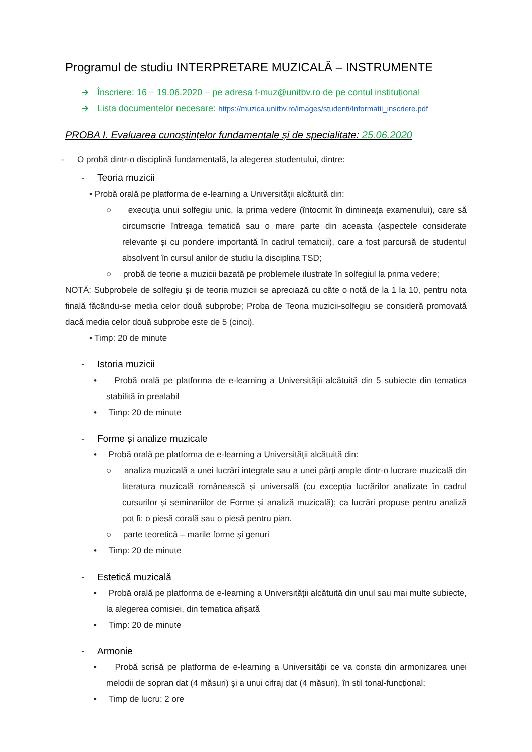Programul de studiu INTERPRETARE MUZICALĂ – INSTRUMENTE
➔ Înscriere: 16 – 19.06.2020 – pe adresa f-muz@unitbv.ro de pe contul instituțional
➔ Lista documentelor necesare: https://muzica.unitbv.ro/images/studenti/Informatii_inscriere.pdf
PROBA I. Evaluarea cunoștințelor fundamentale și de specialitate: 25.06.2020
- O probă dintr-o disciplină fundamentală, la alegerea studentului, dintre:
- Teoria muzicii
• Probă orală pe platforma de e-learning a Universității alcătuită din:
○ execuția unui solfegiu unic, la prima vedere (întocmit în dimineața examenului), care să circumscrie întreaga tematică sau o mare parte din aceasta (aspectele considerate relevante și cu pondere importantă în cadrul tematicii), care a fost parcursă de studentul absolvent în cursul anilor de studiu la disciplina TSD;
○ probă de teorie a muzicii bazată pe problemele ilustrate în solfegiul la prima vedere;
NOTĂ: Subprobele de solfegiu și de teoria muzicii se apreciază cu câte o notă de la 1 la 10, pentru nota finală făcându-se media celor două subprobe; Proba de Teoria muzicii-solfegiu se consideră promovată dacă media celor două subprobe este de 5 (cinci).
• Timp: 20 de minute
- Istoria muzicii
• Probă orală pe platforma de e-learning a Universității alcătuită din 5 subiecte din tematica stabilită în prealabil
• Timp: 20 de minute
- Forme și analize muzicale
• Probă orală pe platforma de e-learning a Universității alcătuită din:
○ analiza muzicală a unei lucrări integrale sau a unei părți ample dintr-o lucrare muzicală din literatura muzicală românească și universală (cu excepția lucrărilor analizate în cadrul cursurilor și seminariilor de Forme și analiză muzicală); ca lucrări propuse pentru analiză pot fi: o piesă corală sau o piesă pentru pian.
○ parte teoretică – marile forme şi genuri
• Timp: 20 de minute
- Estetică muzicală
• Probă orală pe platforma de e-learning a Universității alcătuită din unul sau mai multe subiecte, la alegerea comisiei, din tematica afișată
• Timp: 20 de minute
- Armonie
• Probă scrisă pe platforma de e-learning a Universității ce va consta din armonizarea unei melodii de sopran dat (4 măsuri) şi a unui cifraj dat (4 măsuri), în stil tonal-funcțional;
• Timp de lucru: 2 ore